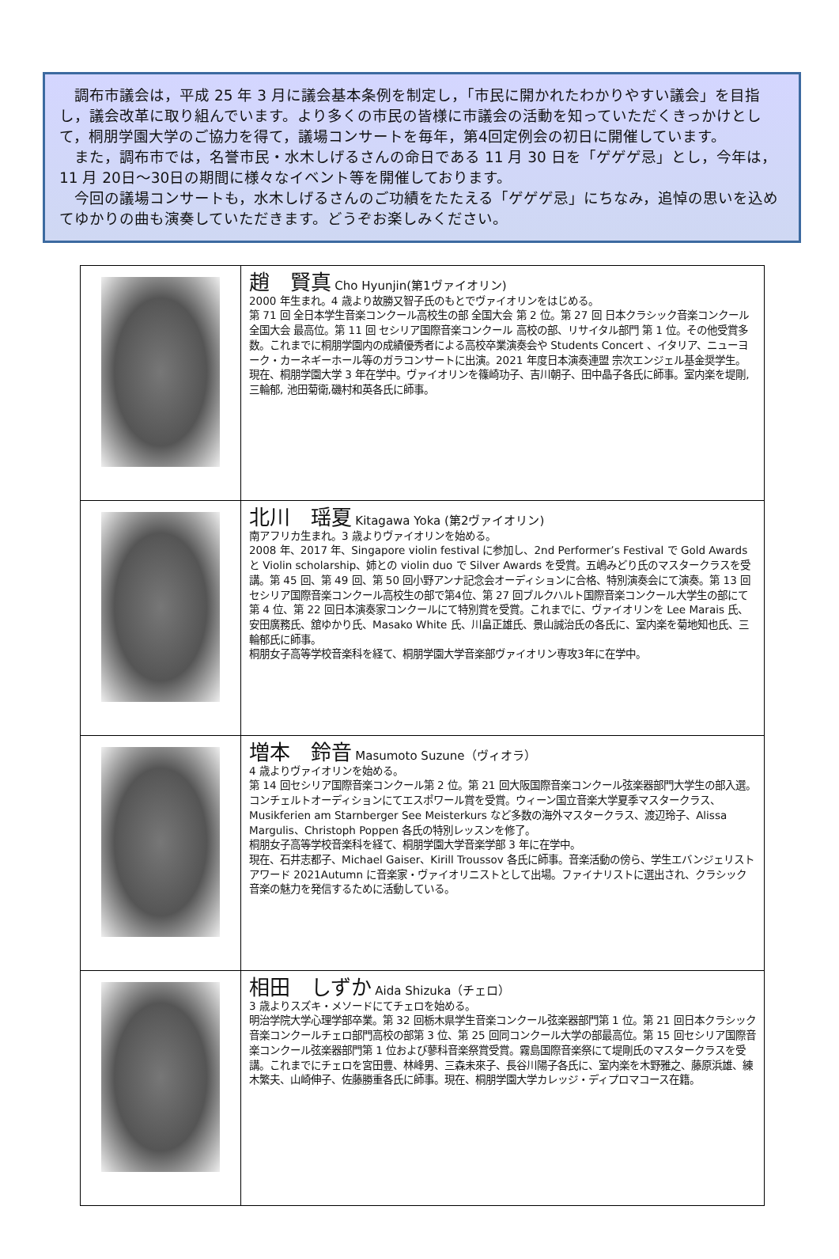調布市議会は，平成 25 年 3 月に議会基本条例を制定し，「市民に開かれたわかりやすい議会」を目指し，議会改革に取り組んでいます。より多くの市民の皆様に市議会の活動を知っていただくきっかけとして，桐朋学園大学のご協力を得て，議場コンサートを毎年，第4回定例会の初日に開催しています。
　また，調布市では，名誉市民・水木しげるさんの命日である 11 月 30 日を「ゲゲゲ忌」とし，今年は，11 月 20日～30日の期間に様々なイベント等を開催しております。
　今回の議場コンサートも，水木しげるさんのご功績をたたえる「ゲゲゲ忌」にちなみ，追悼の思いを込めてゆかりの曲も演奏していただきます。どうぞお楽しみください。
| | 趙 賢真 Cho Hyunjin(第1ヴァイオリン) 2000 年生まれ。4 歳より故勝又智子氏のもとでヴァイオリンをはじめる。 第 71 回 全日本学生音楽コンクール高校生の部 全国大会 第 2 位。第 27 回 日本クラシック音楽コンクール 全国大会 最高位。第 11 回 セシリア国際音楽コンクール 高校の部、リサイタル部門 第 1 位。その他受賞多数。これまでに桐朋学園内の成績優秀者による高校卒業演奏会や Students Concert 、イタリア、ニューヨーク・カーネギーホール等のガラコンサートに出演。2021 年度日本演奏連盟 宗次エンジェル基金奨学生。 現在、桐朋学園大学 3 年在学中。ヴァイオリンを篠崎功子、吉川朝子、田中晶子各氏に師事。室内楽を堤剛, 三輪郁, 池田菊衛,磯村和英各氏に師事。 |
| | 北川 瑶夏 Kitagawa Yoka (第2ヴァイオリン) 南アフリカ生まれ。3 歳よりヴァイオリンを始める。 2008 年、2017 年、Singapore violin festival に参加し、2nd Performer’s Festival で Gold Awards と Violin scholarship、姉との violin duo で Silver Awards を受賞。五嶋みどり氏のマスタークラスを受講。第 45 回、第 49 回、第 50 回小野アンナ記念会オーディションに合格、特別演奏会にて演奏。第 13 回セシリア国際音楽コンクール高校生の部で第4位、第 27 回ブルクハルト国際音楽コンクール大学生の部にて第 4 位、第 22 回日本演奏家コンクールにて特別賞を受賞。これまでに、ヴァイオリンを Lee Marais 氏、安田廣務氏、舘ゆかり氏、Masako White 氏、川畠正雄氏、景山誠治氏の各氏に、室内楽を菊地知也氏、三輪郁氏に師事。 桐朋女子高等学校音楽科を経て、桐朋学園大学音楽部ヴァイオリン専攻3年に在学中。 |
| | 増本 鈴音 Masumoto Suzune（ヴィオラ） 4 歳よりヴァイオリンを始める。 第 14 回セシリア国際音楽コンクール第 2 位。第 21 回大阪国際音楽コンクール弦楽器部門大学生の部入選。コンチェルトオーディションにてエスポワール賞を受賞。ウィーン国立音楽大学夏季マスタークラス、Musikferien am Starnberger See Meisterkurs など多数の海外マスタークラス、渡辺玲子、Alissa Margulis、Christoph Poppen 各氏の特別レッスンを修了。 桐朋女子高等学校音楽科を経て、桐朋学園大学音楽学部 3 年に在学中。 現在、石井志都子、Michael Gaiser、Kirill Troussov 各氏に師事。音楽活動の傍ら、学生エバンジェリストアワード 2021Autumn に音楽家・ヴァイオリニストとして出場。ファイナリストに選出され、クラシック音楽の魅力を発信するために活動している。 |
| | 相田 しずか Aida Shizuka（チェロ） 3 歳よりスズキ・メソードにてチェロを始める。 明治学院大学心理学部卒業。第 32 回栃木県学生音楽コンクール弦楽器部門第 1 位。第 21 回日本クラシック音楽コンクールチェロ部門高校の部第 3 位、第 25 回同コンクール大学の部最高位。第 15 回セシリア国際音楽コンクール弦楽器部門第 1 位および蓼科音楽祭賞受賞。霧島国際音楽祭にて堤剛氏のマスタークラスを受講。これまでにチェロを宮田豊、林峰男、三森未來子、長谷川陽子各氏に、室内楽を木野雅之、藤原浜雄、練木繁夫、山崎伸子、佐藤勝重各氏に師事。現在、桐朋学園大学カレッジ・ディプロマコース在籍。 |